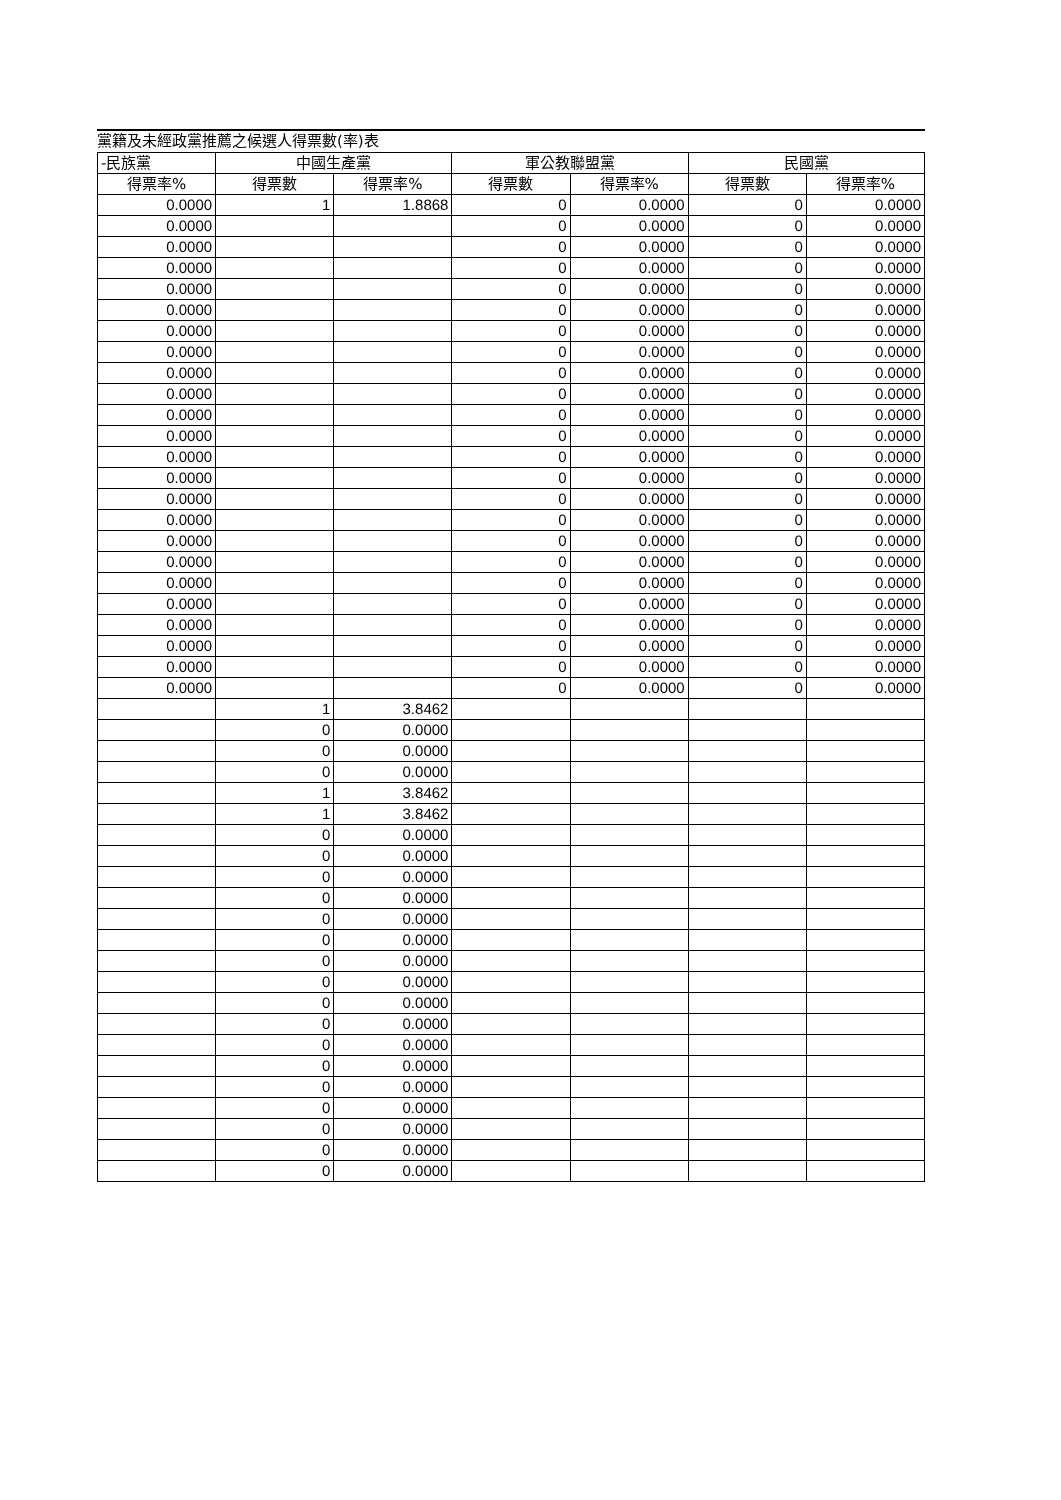黨籍及未經政黨推薦之候選人得票數(率)表
| -民族黨 | 中國生產黨 | | 軍公教聯盟黨 | | 民國黨 | |
| --- | --- | --- | --- | --- | --- | --- |
| 得票率% | 得票數 | 得票率% | 得票數 | 得票率% | 得票數 | 得票率% |
| 0.0000 | 1 | 1.8868 | 0 | 0.0000 | 0 | 0.0000 |
| 0.0000 | | | 0 | 0.0000 | 0 | 0.0000 |
| 0.0000 | | | 0 | 0.0000 | 0 | 0.0000 |
| 0.0000 | | | 0 | 0.0000 | 0 | 0.0000 |
| 0.0000 | | | 0 | 0.0000 | 0 | 0.0000 |
| 0.0000 | | | 0 | 0.0000 | 0 | 0.0000 |
| 0.0000 | | | 0 | 0.0000 | 0 | 0.0000 |
| 0.0000 | | | 0 | 0.0000 | 0 | 0.0000 |
| 0.0000 | | | 0 | 0.0000 | 0 | 0.0000 |
| 0.0000 | | | 0 | 0.0000 | 0 | 0.0000 |
| 0.0000 | | | 0 | 0.0000 | 0 | 0.0000 |
| 0.0000 | | | 0 | 0.0000 | 0 | 0.0000 |
| 0.0000 | | | 0 | 0.0000 | 0 | 0.0000 |
| 0.0000 | | | 0 | 0.0000 | 0 | 0.0000 |
| 0.0000 | | | 0 | 0.0000 | 0 | 0.0000 |
| 0.0000 | | | 0 | 0.0000 | 0 | 0.0000 |
| 0.0000 | | | 0 | 0.0000 | 0 | 0.0000 |
| 0.0000 | | | 0 | 0.0000 | 0 | 0.0000 |
| 0.0000 | | | 0 | 0.0000 | 0 | 0.0000 |
| 0.0000 | | | 0 | 0.0000 | 0 | 0.0000 |
| 0.0000 | | | 0 | 0.0000 | 0 | 0.0000 |
| 0.0000 | | | 0 | 0.0000 | 0 | 0.0000 |
| 0.0000 | | | 0 | 0.0000 | 0 | 0.0000 |
| 0.0000 | | | 0 | 0.0000 | 0 | 0.0000 |
| | 1 | 3.8462 | | | | |
| | 0 | 0.0000 | | | | |
| | 0 | 0.0000 | | | | |
| | 0 | 0.0000 | | | | |
| | 1 | 3.8462 | | | | |
| | 1 | 3.8462 | | | | |
| | 0 | 0.0000 | | | | |
| | 0 | 0.0000 | | | | |
| | 0 | 0.0000 | | | | |
| | 0 | 0.0000 | | | | |
| | 0 | 0.0000 | | | | |
| | 0 | 0.0000 | | | | |
| | 0 | 0.0000 | | | | |
| | 0 | 0.0000 | | | | |
| | 0 | 0.0000 | | | | |
| | 0 | 0.0000 | | | | |
| | 0 | 0.0000 | | | | |
| | 0 | 0.0000 | | | | |
| | 0 | 0.0000 | | | | |
| | 0 | 0.0000 | | | | |
| | 0 | 0.0000 | | | | |
| | 0 | 0.0000 | | | | |
| | 0 | 0.0000 | | | | |